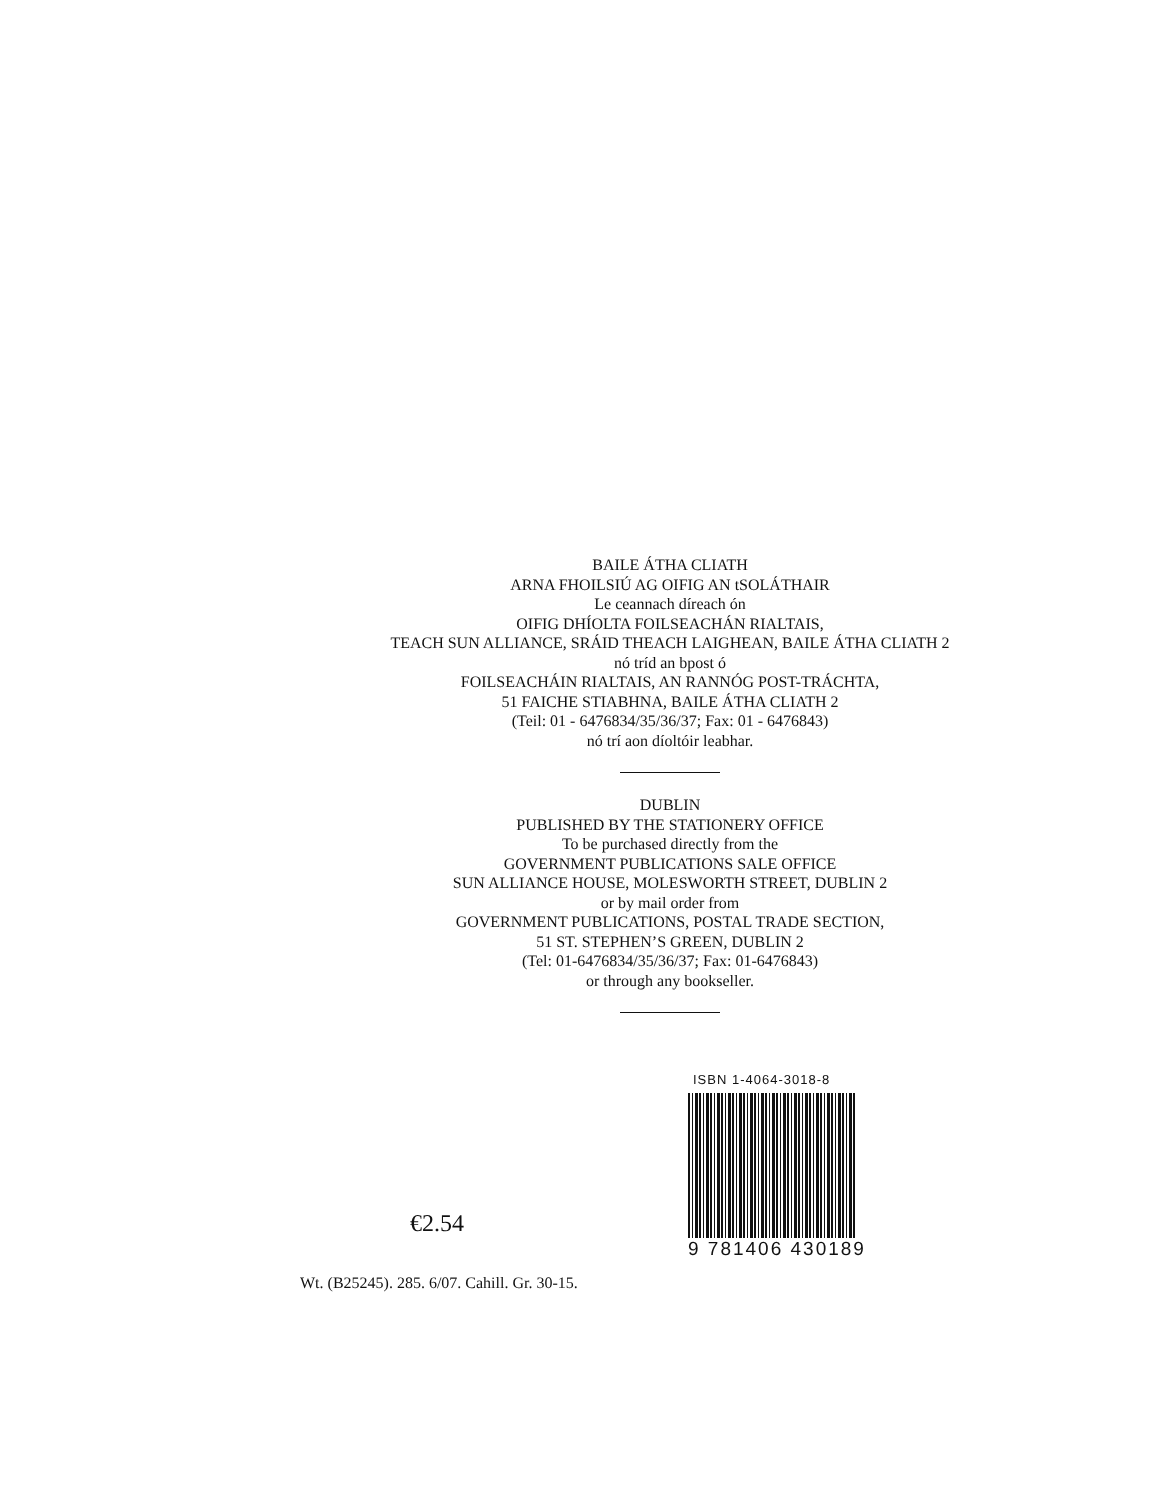BAILE ÁTHA CLIATH
ARNA FHOILSIÚ AG OIFIG AN tSOLÁTHAIR
Le ceannach díreach ón
OIFIG DHÍOLTA FOILSEACHÁN RIALTAIS,
TEACH SUN ALLIANCE, SRÁID THEACH LAIGHEAN, BAILE ÁTHA CLIATH 2
nó tríd an bpost ó
FOILSEACHÁIN RIALTAIS, AN RANNÓG POST-TRÁCHTA,
51 FAICHE STIABHNA, BAILE ÁTHA CLIATH 2
(Teil: 01 - 6476834/35/36/37; Fax: 01 - 6476843)
nó trí aon díoltóir leabhar.
DUBLIN
PUBLISHED BY THE STATIONERY OFFICE
To be purchased directly from the
GOVERNMENT PUBLICATIONS SALE OFFICE
SUN ALLIANCE HOUSE, MOLESWORTH STREET, DUBLIN 2
or by mail order from
GOVERNMENT PUBLICATIONS, POSTAL TRADE SECTION,
51 ST. STEPHEN’S GREEN, DUBLIN 2
(Tel: 01-6476834/35/36/37; Fax: 01-6476843)
or through any bookseller.
€2.54
ISBN 1-4064-3018-8
9 781406 430189
Wt. (B25245). 285. 6/07. Cahill. Gr. 30-15.